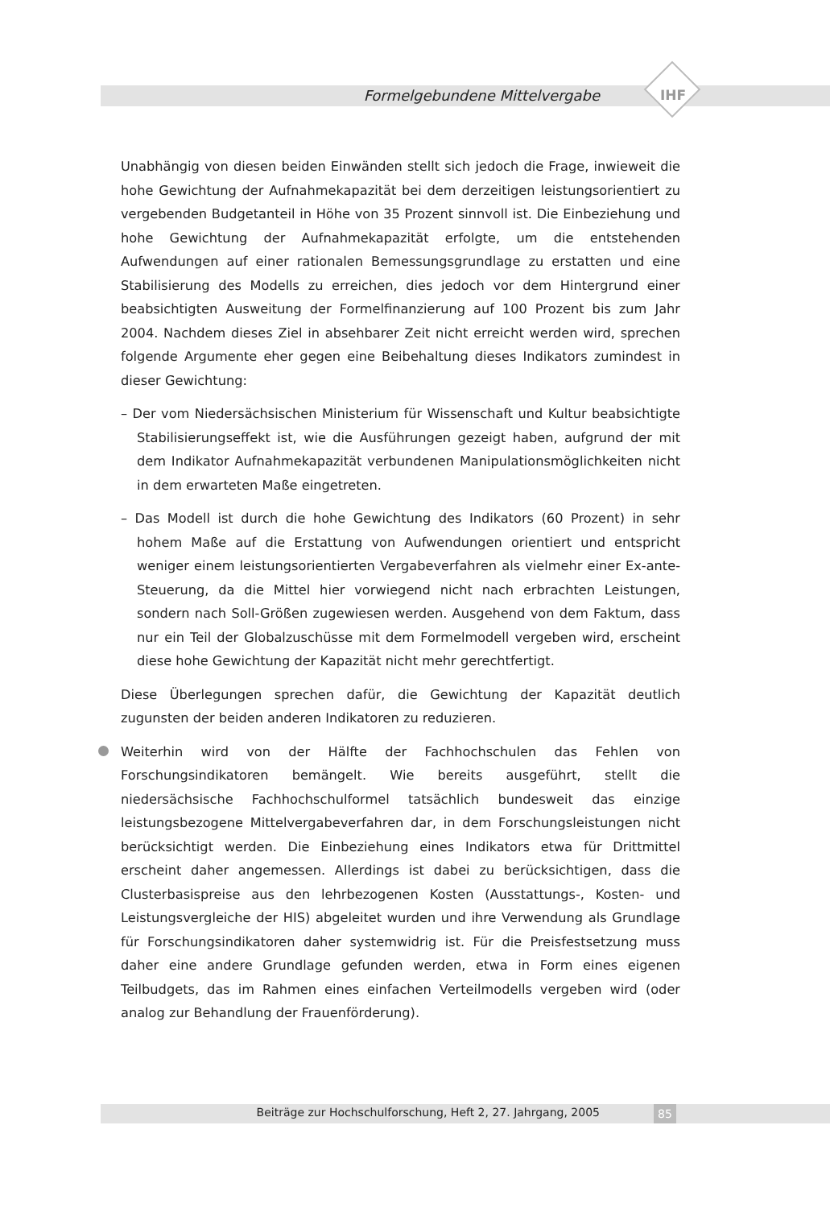Formelgebundene Mittelvergabe IHF
Unabhängig von diesen beiden Einwänden stellt sich jedoch die Frage, inwieweit die hohe Gewichtung der Aufnahmekapazität bei dem derzeitigen leistungsorientiert zu vergebenden Budgetanteil in Höhe von 35 Prozent sinnvoll ist. Die Einbeziehung und hohe Gewichtung der Aufnahmekapazität erfolgte, um die entstehenden Aufwendungen auf einer rationalen Bemessungsgrundlage zu erstatten und eine Stabilisierung des Modells zu erreichen, dies jedoch vor dem Hintergrund einer beabsichtigten Ausweitung der Formelfinanzierung auf 100 Prozent bis zum Jahr 2004. Nachdem dieses Ziel in absehbarer Zeit nicht erreicht werden wird, sprechen folgende Argumente eher gegen eine Beibehaltung dieses Indikators zumindest in dieser Gewichtung:
– Der vom Niedersächsischen Ministerium für Wissenschaft und Kultur beabsichtigte Stabilisierungseffekt ist, wie die Ausführungen gezeigt haben, aufgrund der mit dem Indikator Aufnahmekapazität verbundenen Manipulationsmöglichkeiten nicht in dem erwarteten Maße eingetreten.
– Das Modell ist durch die hohe Gewichtung des Indikators (60 Prozent) in sehr hohem Maße auf die Erstattung von Aufwendungen orientiert und entspricht weniger einem leistungsorientierten Vergabeverfahren als vielmehr einer Ex-ante-Steuerung, da die Mittel hier vorwiegend nicht nach erbrachten Leistungen, sondern nach Soll-Größen zugewiesen werden. Ausgehend von dem Faktum, dass nur ein Teil der Globalzuschüsse mit dem Formelmodell vergeben wird, erscheint diese hohe Gewichtung der Kapazität nicht mehr gerechtfertigt.
Diese Überlegungen sprechen dafür, die Gewichtung der Kapazität deutlich zugunsten der beiden anderen Indikatoren zu reduzieren.
Weiterhin wird von der Hälfte der Fachhochschulen das Fehlen von Forschungsindikatoren bemängelt. Wie bereits ausgeführt, stellt die niedersächsische Fachhochschulformel tatsächlich bundesweit das einzige leistungsbezogene Mittelvergabeverfahren dar, in dem Forschungsleistungen nicht berücksichtigt werden. Die Einbeziehung eines Indikators etwa für Drittmittel erscheint daher angemessen. Allerdings ist dabei zu berücksichtigen, dass die Clusterbasispreise aus den lehrbezogenen Kosten (Ausstattungs-, Kosten- und Leistungsvergleiche der HIS) abgeleitet wurden und ihre Verwendung als Grundlage für Forschungsindikatoren daher systemwidrig ist. Für die Preisfestsetzung muss daher eine andere Grundlage gefunden werden, etwa in Form eines eigenen Teilbudgets, das im Rahmen eines einfachen Verteilmodells vergeben wird (oder analog zur Behandlung der Frauenförderung).
Beiträge zur Hochschulforschung, Heft 2, 27. Jahrgang, 2005 85